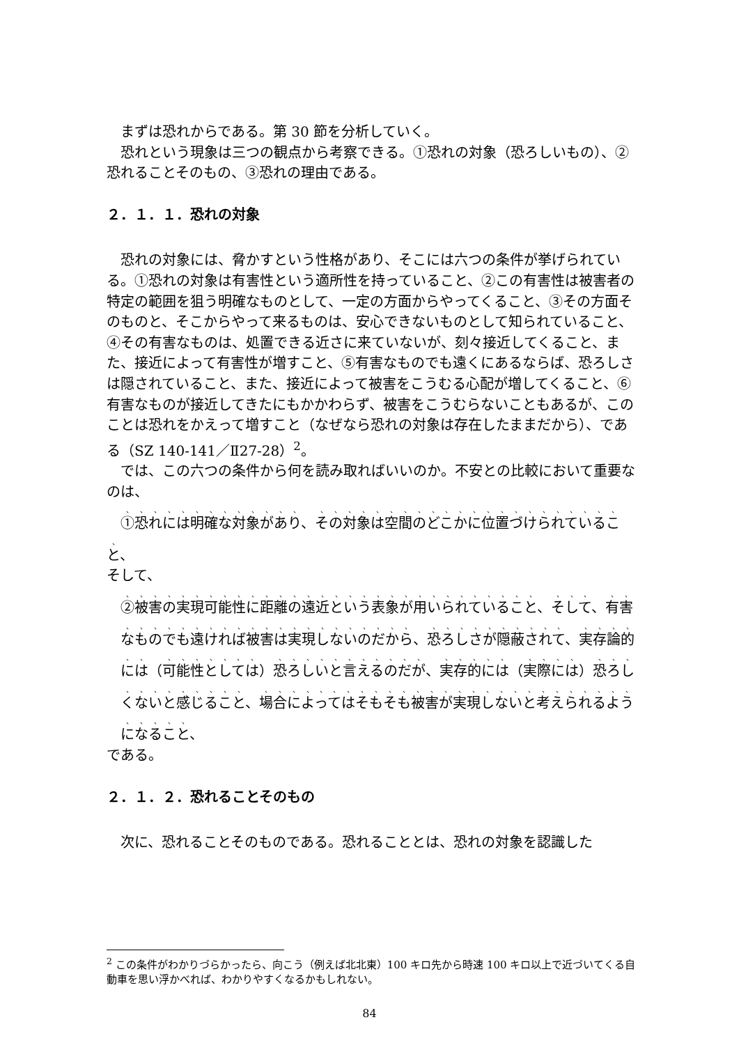まずは恐れからである。第 30 節を分析していく。
恐れという現象は三つの観点から考察できる。①恐れの対象（恐ろしいもの）、②恐れることそのもの、③恐れの理由である。
２．１．１．恐れの対象
恐れの対象には、脅かすという性格があり、そこには六つの条件が挙げられている。①恐れの対象は有害性という適所性を持っていること、②この有害性は被害者の特定の範囲を狙う明確なものとして、一定の方面からやってくること、③その方面そのものと、そこからやって来るものは、安心できないものとして知られていること、④その有害なものは、処置できる近さに来ていないが、刻々接近してくること、また、接近によって有害性が増すこと、⑤有害なものでも遠くにあるならば、恐ろしさは隠されていること、また、接近によって被害をこうむる心配が増してくること、⑥有害なものが接近してきたにもかかわらず、被害をこうむらないこともあるが、このことは恐れをかえって増すこと（なぜなら恐れの対象は存在したままだから）、である（SZ 140-141／Ⅱ27-28）<sup>2</sup>。
では、この六つの条件から何を読み取ればいいのか。不安との比較において重要なのは、
①恐れには明確な対象があり、その対象は空間のどこかに位置づけられていること、
そして、
②被害の実現可能性に距離の遠近という表象が用いられていること、そして、有害なものでも遠ければ被害は実現しないのだから、恐ろしさが隠蔽されて、実存論的には（可能性としては）恐ろしいと言えるのだが、実存的には（実際には）恐ろしくないと感じること、場合によってはそもそも被害が実現しないと考えられるようになること、
である。
２．１．２．恐れることそのもの
次に、恐れることそのものである。恐れることとは、恐れの対象を認識した
<sup>2</sup> この条件がわかりづらかったら、向こう（例えば北北東）100 キロ先から時速 100 キロ以上で近づいてくる自動車を思い浮かべれば、わかりやすくなるかもしれない。
84